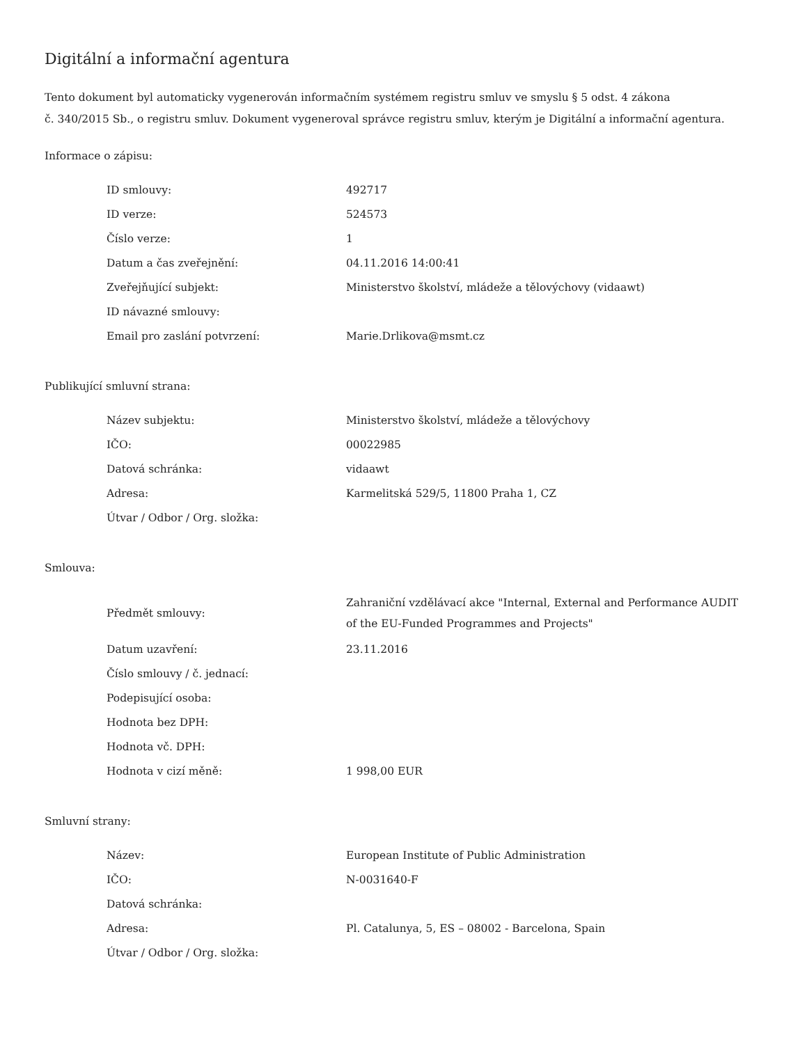Digitální a informační agentura
Tento dokument byl automaticky vygenerován informačním systémem registru smluv ve smyslu § 5 odst. 4 zákona
č. 340/2015 Sb., o registru smluv. Dokument vygeneroval správce registru smluv, kterým je Digitální a informační agentura.
Informace o zápisu:
| ID smlouvy: | 492717 |
| ID verze: | 524573 |
| Číslo verze: | 1 |
| Datum a čas zveřejnění: | 04.11.2016 14:00:41 |
| Zveřejňující subjekt: | Ministerstvo školství, mládeže a tělovýchovy (vidaawt) |
| ID návazné smlouvy: | |
| Email pro zaslání potvrzení: | Marie.Drlikova@msmt.cz |
Publikující smluvní strana:
| Název subjektu: | Ministerstvo školství, mládeže a tělovýchovy |
| IČO: | 00022985 |
| Datová schránka: | vidaawt |
| Adresa: | Karmelitská 529/5, 11800 Praha 1, CZ |
| Útvar / Odbor / Org. složka: | |
Smlouva:
| Předmět smlouvy: | Zahraniční vzdělávací akce "Internal, External and Performance AUDIT of the EU-Funded Programmes and Projects" |
| Datum uzavření: | 23.11.2016 |
| Číslo smlouvy / č. jednací: | |
| Podepisující osoba: | |
| Hodnota bez DPH: | |
| Hodnota vč. DPH: | |
| Hodnota v cizí měně: | 1 998,00 EUR |
Smluvní strany:
| Název: | European Institute of Public Administration |
| IČO: | N-0031640-F |
| Datová schránka: | |
| Adresa: | Pl. Catalunya, 5, ES – 08002 - Barcelona, Spain |
| Útvar / Odbor / Org. složka: | |